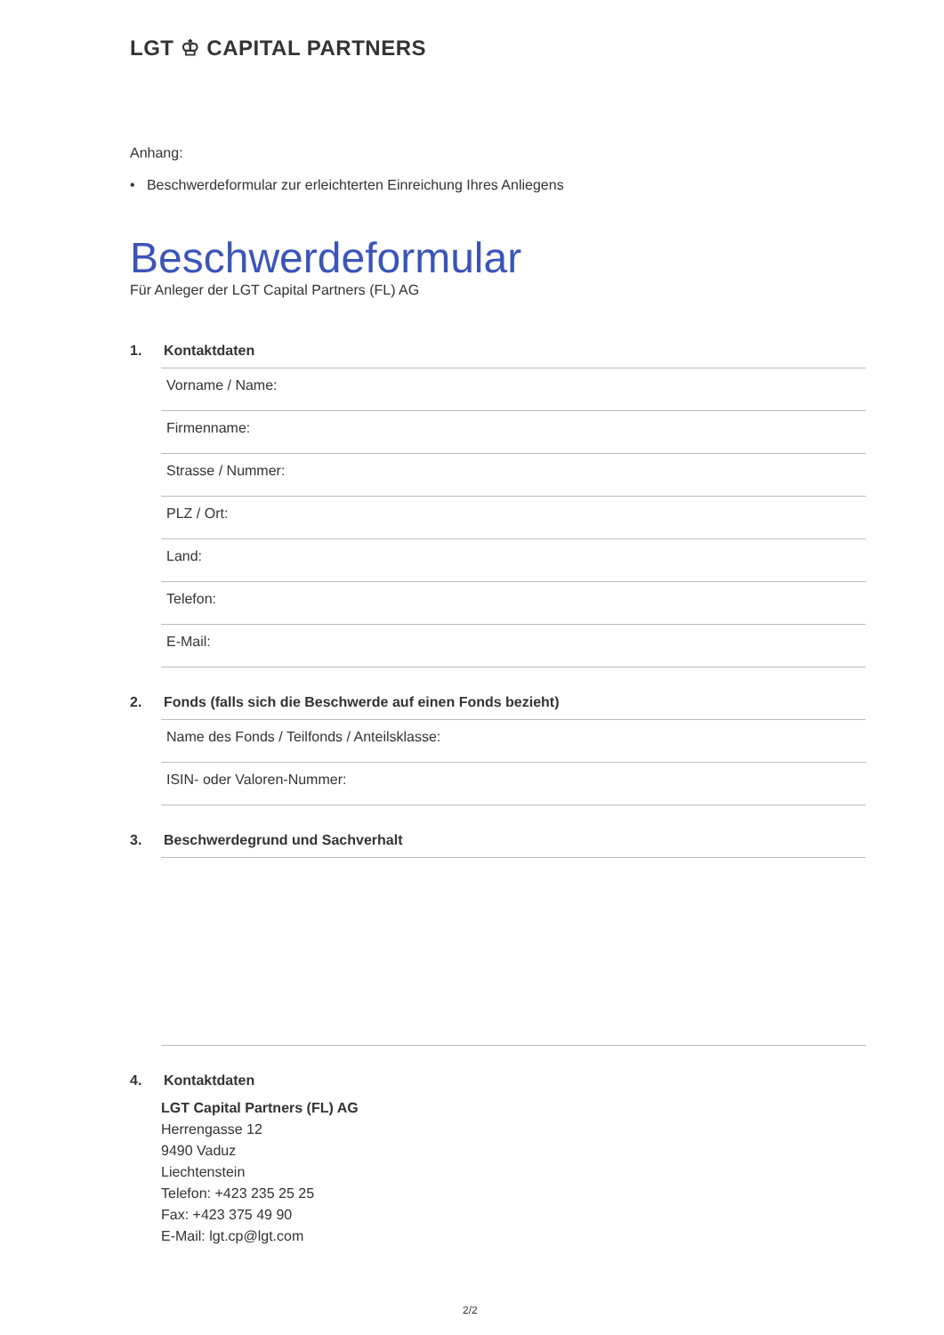LGT ♔ CAPITAL PARTNERS
Anhang:
• Beschwerdeformular zur erleichterten Einreichung Ihres Anliegens
Beschwerdeformular
Für Anleger der LGT Capital Partners (FL) AG
1. Kontaktdaten
Vorname / Name:
Firmenname:
Strasse / Nummer:
PLZ / Ort:
Land:
Telefon:
E-Mail:
2. Fonds (falls sich die Beschwerde auf einen Fonds bezieht)
Name des Fonds / Teilfonds / Anteilsklasse:
ISIN- oder Valoren-Nummer:
3. Beschwerdegrund und Sachverhalt
4. Kontaktdaten
LGT Capital Partners (FL) AG
Herrengasse 12
9490 Vaduz
Liechtenstein
Telefon: +423 235 25 25
Fax: +423 375 49 90
E-Mail: lgt.cp@lgt.com
2/2